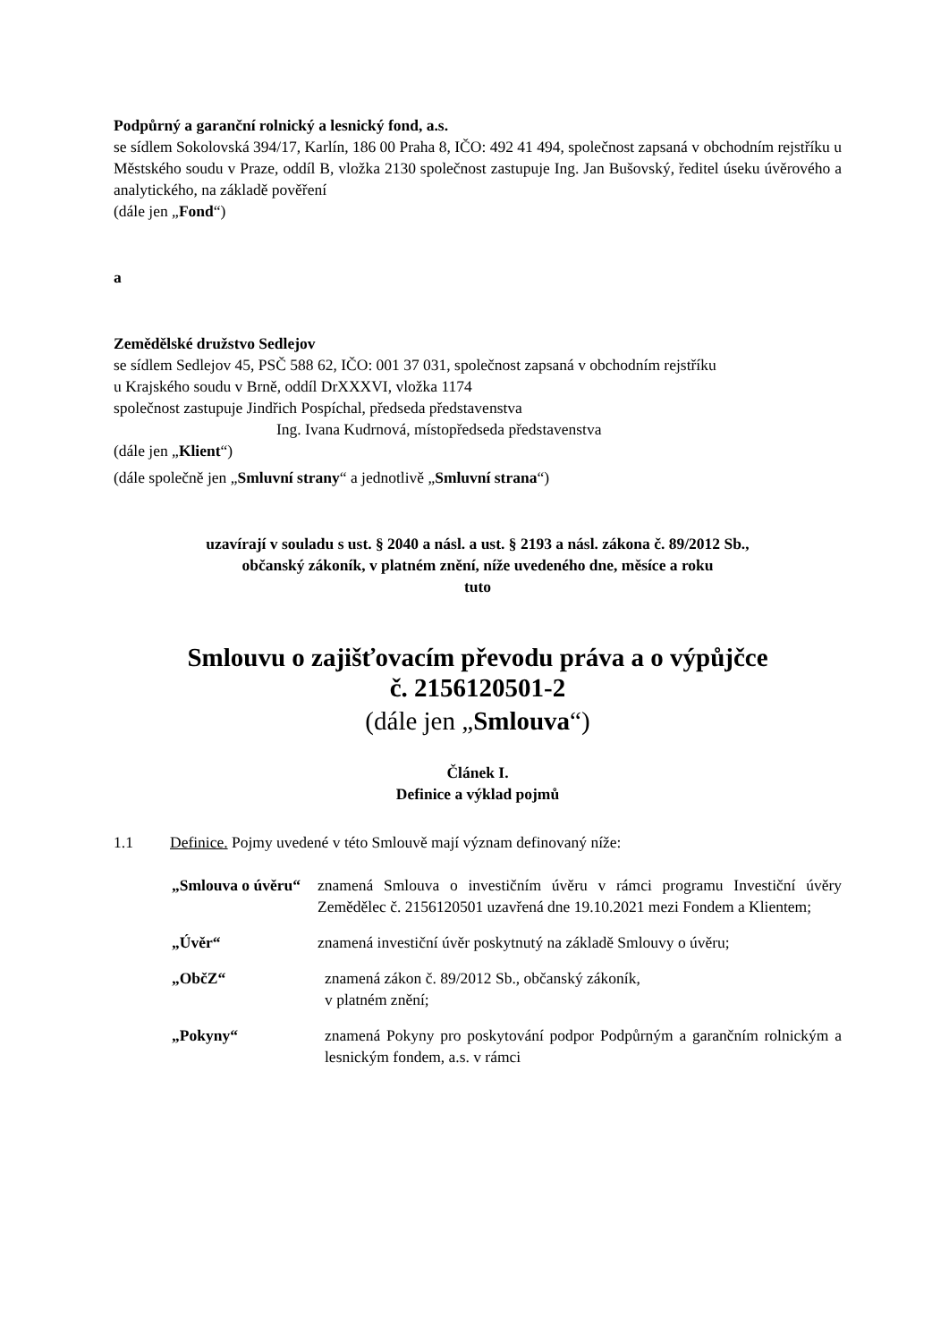Podpůrný a garanční rolnický a lesnický fond, a.s.
se sídlem Sokolovská 394/17, Karlín, 186 00 Praha 8, IČO: 492 41 494, společnost zapsaná v obchodním rejstříku u Městského soudu v Praze, oddíl B, vložka 2130 společnost zastupuje Ing. Jan Bušovský, ředitel úseku úvěrového a analytického, na základě pověření
(dále jen „Fond“)
a
Zemědělské družstvo Sedlejov
se sídlem Sedlejov 45, PSČ 588 62, IČO: 001 37 031, společnost zapsaná v obchodním rejstříku
u Krajského soudu v Brně, oddíl DrXXXVI, vložka 1174
společnost zastupuje Jindřich Pospíchal, předseda představenstva
Ing. Ivana Kudrnová, místopředseda představenstva
(dále jen „Klient“)
(dále společně jen „Smluvní strany“ a jednotlivě „Smluvní strana“)
uzavírají v souladu s ust. § 2040 a násl. a ust. § 2193 a násl. zákona č. 89/2012 Sb.,
občanský zákoník, v platném znění, níže uvedeného dne, měsíce a roku
tuto
Smlouvu o zajišťovacím převodu práva a o výpůjčce
č. 2156120501-2
(dále jen „Smlouva“)
Článek I.
Definice a výklad pojmů
1.1 Definice. Pojmy uvedené v této Smlouvě mají význam definovaný níže:
„Smlouva o úvěru“ znamená Smlouva o investičním úvěru v rámci programu Investiční úvěry Zemědělec č. 2156120501 uzavřená dne 19.10.2021 mezi Fondem a Klientem;
„Úvěr“ znamená investiční úvěr poskytnutý na základě Smlouvy o úvěru;
„ObčZ“ znamená zákon č. 89/2012 Sb., občanský zákoník,
v platném znění;
„Pokyny“ znamená Pokyny pro poskytování podpor Podpůrným a garančním rolnickým a lesnickým fondem, a.s. v rámci